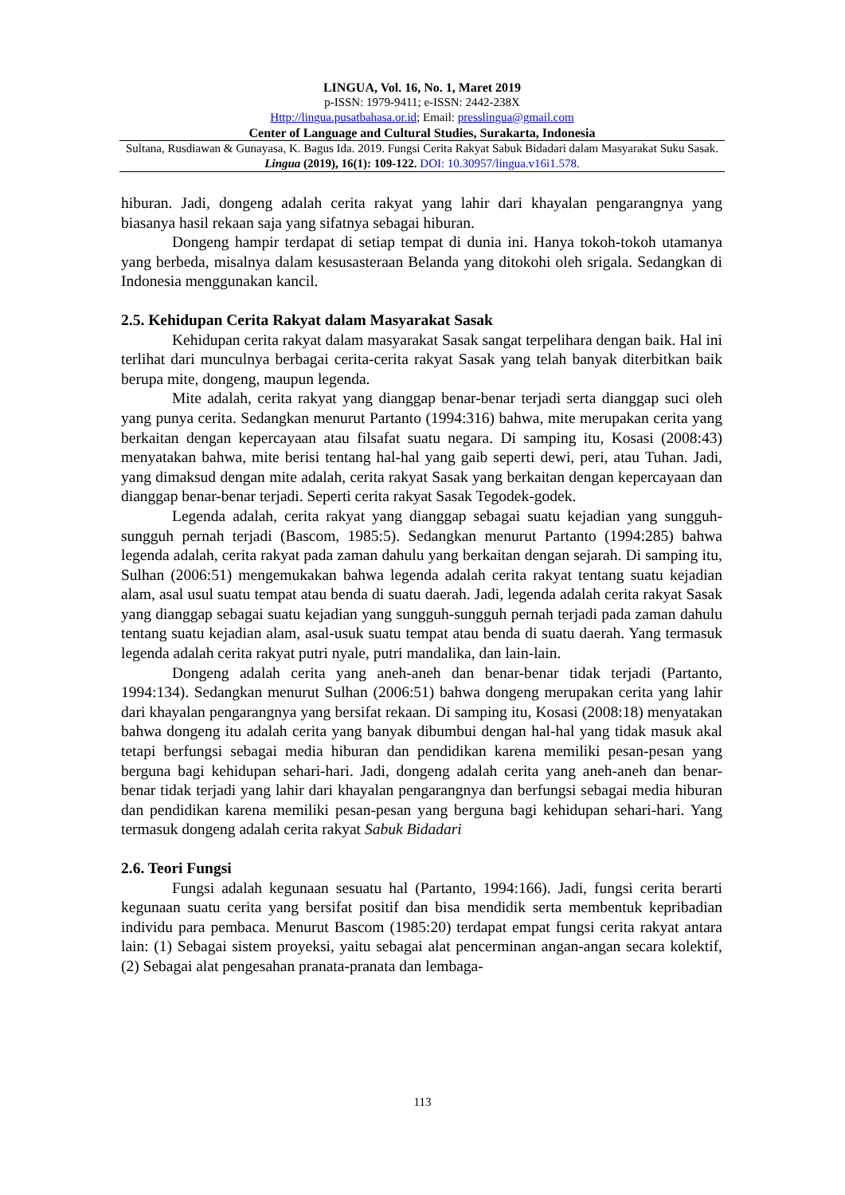LINGUA, Vol. 16, No. 1, Maret 2019
p-ISSN: 1979-9411; e-ISSN: 2442-238X
Http://lingua.pusatbahasa.or.id; Email: presslingua@gmail.com
Center of Language and Cultural Studies, Surakarta, Indonesia
Sultana, Rusdiawan & Gunayasa, K. Bagus Ida. 2019. Fungsi Cerita Rakyat Sabuk Bidadari dalam Masyarakat Suku Sasak. Lingua (2019), 16(1): 109-122. DOI: 10.30957/lingua.v16i1.578.
hiburan. Jadi, dongeng adalah cerita rakyat yang lahir dari khayalan pengarangnya yang biasanya hasil rekaan saja yang sifatnya sebagai hiburan.
Dongeng hampir terdapat di setiap tempat di dunia ini. Hanya tokoh-tokoh utamanya yang berbeda, misalnya dalam kesusasteraan Belanda yang ditokohi oleh srigala. Sedangkan di Indonesia menggunakan kancil.
2.5. Kehidupan Cerita Rakyat dalam Masyarakat Sasak
Kehidupan cerita rakyat dalam masyarakat Sasak sangat terpelihara dengan baik. Hal ini terlihat dari munculnya berbagai cerita-cerita rakyat Sasak yang telah banyak diterbitkan baik berupa mite, dongeng, maupun legenda.
Mite adalah, cerita rakyat yang dianggap benar-benar terjadi serta dianggap suci oleh yang punya cerita. Sedangkan menurut Partanto (1994:316) bahwa, mite merupakan cerita yang berkaitan dengan kepercayaan atau filsafat suatu negara. Di samping itu, Kosasi (2008:43) menyatakan bahwa, mite berisi tentang hal-hal yang gaib seperti dewi, peri, atau Tuhan. Jadi, yang dimaksud dengan mite adalah, cerita rakyat Sasak yang berkaitan dengan kepercayaan dan dianggap benar-benar terjadi. Seperti cerita rakyat Sasak Tegodek-godek.
Legenda adalah, cerita rakyat yang dianggap sebagai suatu kejadian yang sungguh-sungguh pernah terjadi (Bascom, 1985:5). Sedangkan menurut Partanto (1994:285) bahwa legenda adalah, cerita rakyat pada zaman dahulu yang berkaitan dengan sejarah. Di samping itu, Sulhan (2006:51) mengemukakan bahwa legenda adalah cerita rakyat tentang suatu kejadian alam, asal usul suatu tempat atau benda di suatu daerah. Jadi, legenda adalah cerita rakyat Sasak yang dianggap sebagai suatu kejadian yang sungguh-sungguh pernah terjadi pada zaman dahulu tentang suatu kejadian alam, asal-usuk suatu tempat atau benda di suatu daerah. Yang termasuk legenda adalah cerita rakyat putri nyale, putri mandalika, dan lain-lain.
Dongeng adalah cerita yang aneh-aneh dan benar-benar tidak terjadi (Partanto, 1994:134). Sedangkan menurut Sulhan (2006:51) bahwa dongeng merupakan cerita yang lahir dari khayalan pengarangnya yang bersifat rekaan. Di samping itu, Kosasi (2008:18) menyatakan bahwa dongeng itu adalah cerita yang banyak dibumbui dengan hal-hal yang tidak masuk akal tetapi berfungsi sebagai media hiburan dan pendidikan karena memiliki pesan-pesan yang berguna bagi kehidupan sehari-hari. Jadi, dongeng adalah cerita yang aneh-aneh dan benar-benar tidak terjadi yang lahir dari khayalan pengarangnya dan berfungsi sebagai media hiburan dan pendidikan karena memiliki pesan-pesan yang berguna bagi kehidupan sehari-hari. Yang termasuk dongeng adalah cerita rakyat Sabuk Bidadari
2.6. Teori Fungsi
Fungsi adalah kegunaan sesuatu hal (Partanto, 1994:166). Jadi, fungsi cerita berarti kegunaan suatu cerita yang bersifat positif dan bisa mendidik serta membentuk kepribadian individu para pembaca. Menurut Bascom (1985:20) terdapat empat fungsi cerita rakyat antara lain: (1) Sebagai sistem proyeksi, yaitu sebagai alat pencerminan angan-angan secara kolektif, (2) Sebagai alat pengesahan pranata-pranata dan lembaga-
113